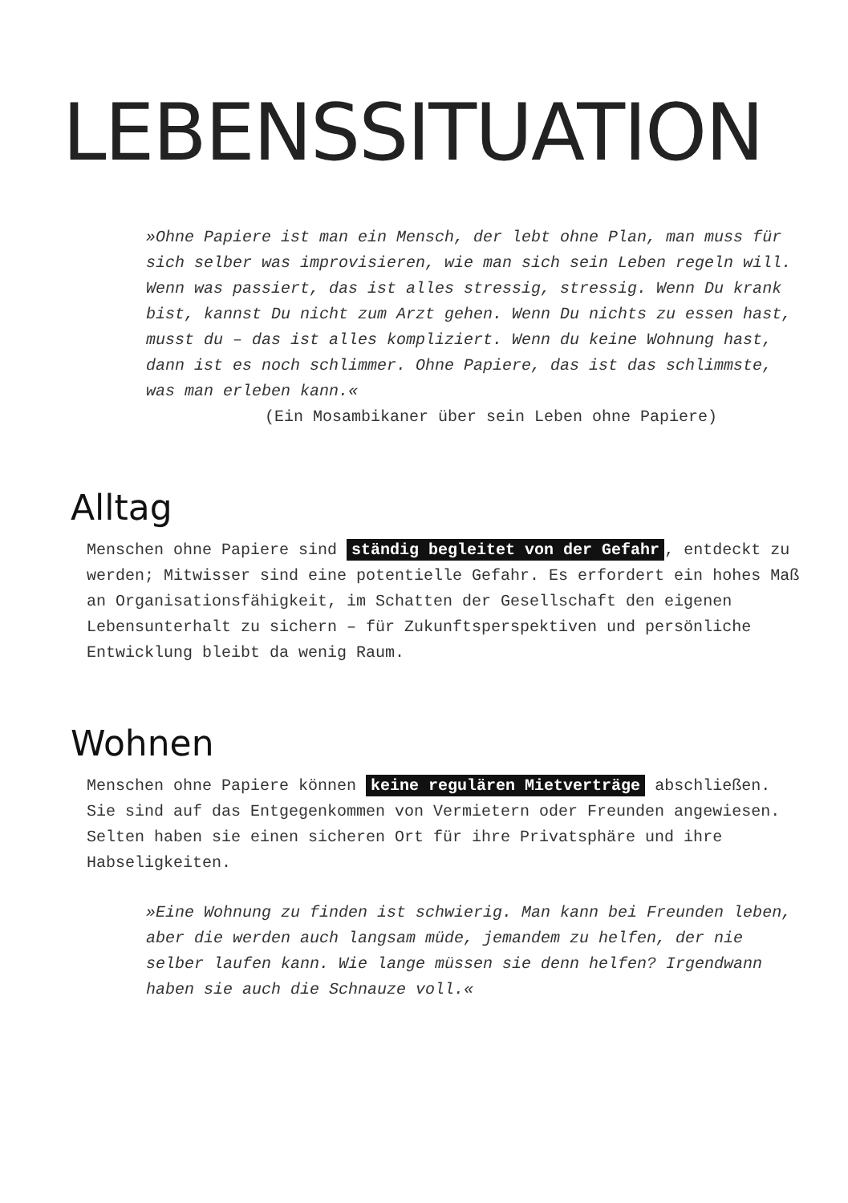LEBENSSITUATION
»Ohne Papiere ist man ein Mensch, der lebt ohne Plan, man muss für sich selber was improvisieren, wie man sich sein Leben regeln will. Wenn was passiert, das ist alles stressig, stressig. Wenn Du krank bist, kannst Du nicht zum Arzt gehen. Wenn Du nichts zu essen hast, musst du – das ist alles kompliziert. Wenn du keine Wohnung hast, dann ist es noch schlimmer. Ohne Papiere, das ist das schlimmste, was man erleben kann.«
(Ein Mosambikaner über sein Leben ohne Papiere)
Alltag
Menschen ohne Papiere sind ständig begleitet von der Gefahr, entdeckt zu werden; Mitwisser sind eine potentielle Gefahr. Es erfordert ein hohes Maß an Organisationsfähigkeit, im Schatten der Gesellschaft den eigenen Lebensunterhalt zu sichern – für Zukunftsperspektiven und persönliche Entwicklung bleibt da wenig Raum.
Wohnen
Menschen ohne Papiere können keine regulären Mietverträge abschließen. Sie sind auf das Entgegenkommen von Vermietern oder Freunden angewiesen. Selten haben sie einen sicheren Ort für ihre Privatsphäre und ihre Habseligkeiten.
»Eine Wohnung zu finden ist schwierig. Man kann bei Freunden leben, aber die werden auch langsam müde, jemandem zu helfen, der nie selber laufen kann. Wie lange müssen sie denn helfen? Irgendwann haben sie auch die Schnauze voll.«